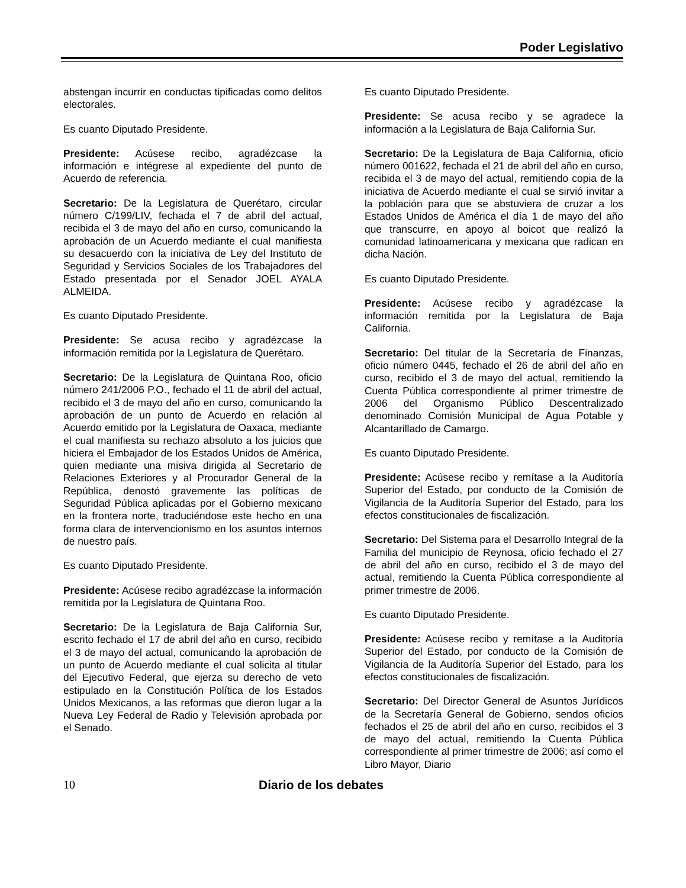Poder Legislativo
abstengan incurrir en conductas tipificadas como delitos electorales.
Es cuanto Diputado Presidente.
Presidente: Acúsese recibo, agradézcase la información e intégrese al expediente del punto de Acuerdo de referencia.
Secretario: De la Legislatura de Querétaro, circular número C/199/LIV, fechada el 7 de abril del actual, recibida el 3 de mayo del año en curso, comunicando la aprobación de un Acuerdo mediante el cual manifiesta su desacuerdo con la iniciativa de Ley del Instituto de Seguridad y Servicios Sociales de los Trabajadores del Estado presentada por el Senador JOEL AYALA ALMEIDA.
Es cuanto Diputado Presidente.
Presidente: Se acusa recibo y agradézcase la información remitida por la Legislatura de Querétaro.
Secretario: De la Legislatura de Quintana Roo, oficio número 241/2006 P.O., fechado el 11 de abril del actual, recibido el 3 de mayo del año en curso, comunicando la aprobación de un punto de Acuerdo en relación al Acuerdo emitido por la Legislatura de Oaxaca, mediante el cual manifiesta su rechazo absoluto a los juicios que hiciera el Embajador de los Estados Unidos de América, quien mediante una misiva dirigida al Secretario de Relaciones Exteriores y al Procurador General de la República, denostó gravemente las políticas de Seguridad Pública aplicadas por el Gobierno mexicano en la frontera norte, traduciéndose este hecho en una forma clara de intervencionismo en los asuntos internos de nuestro país.
Es cuanto Diputado Presidente.
Presidente: Acúsese recibo agradézcase la información remitida por la Legislatura de Quintana Roo.
Secretario: De la Legislatura de Baja California Sur, escrito fechado el 17 de abril del año en curso, recibido el 3 de mayo del actual, comunicando la aprobación de un punto de Acuerdo mediante el cual solicita al titular del Ejecutivo Federal, que ejerza su derecho de veto estipulado en la Constitución Política de los Estados Unidos Mexicanos, a las reformas que dieron lugar a la Nueva Ley Federal de Radio y Televisión aprobada por el Senado.
Es cuanto Diputado Presidente.
Presidente: Se acusa recibo y se agradece la información a la Legislatura de Baja California Sur.
Secretario: De la Legislatura de Baja California, oficio número 001622, fechada el 21 de abril del año en curso, recibida el 3 de mayo del actual, remitiendo copia de la iniciativa de Acuerdo mediante el cual se sirvió invitar a la población para que se abstuviera de cruzar a los Estados Unidos de América el día 1 de mayo del año que transcurre, en apoyo al boicot que realizó la comunidad latinoamericana y mexicana que radican en dicha Nación.
Es cuanto Diputado Presidente.
Presidente: Acúsese recibo y agradézcase la información remitida por la Legislatura de Baja California.
Secretario: Del titular de la Secretaría de Finanzas, oficio número 0445, fechado el 26 de abril del año en curso, recibido el 3 de mayo del actual, remitiendo la Cuenta Pública correspondiente al primer trimestre de 2006 del Organismo Público Descentralizado denominado Comisión Municipal de Agua Potable y Alcantarillado de Camargo.
Es cuanto Diputado Presidente.
Presidente: Acúsese recibo y remítase a la Auditoría Superior del Estado, por conducto de la Comisión de Vigilancia de la Auditoría Superior del Estado, para los efectos constitucionales de fiscalización.
Secretario: Del Sistema para el Desarrollo Integral de la Familia del municipio de Reynosa, oficio fechado el 27 de abril del año en curso, recibido el 3 de mayo del actual, remitiendo la Cuenta Pública correspondiente al primer trimestre de 2006.
Es cuanto Diputado Presidente.
Presidente: Acúsese recibo y remítase a la Auditoría Superior del Estado, por conducto de la Comisión de Vigilancia de la Auditoría Superior del Estado, para los efectos constitucionales de fiscalización.
Secretario: Del Director General de Asuntos Jurídicos de la Secretaría General de Gobierno, sendos oficios fechados el 25 de abril del año en curso, recibidos el 3 de mayo del actual, remitiendo la Cuenta Pública correspondiente al primer trimestre de 2006; así como el Libro Mayor, Diario
10 Diario de los debates